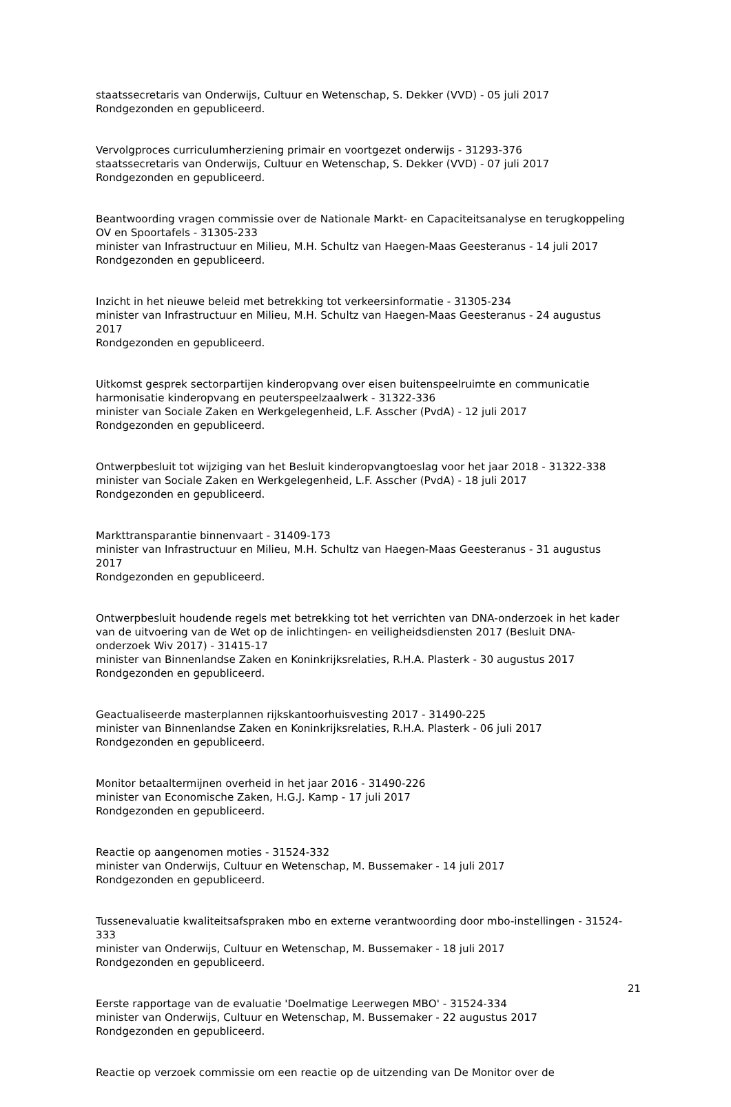staatssecretaris van Onderwijs, Cultuur en Wetenschap, S. Dekker (VVD) - 05 juli 2017
Rondgezonden en gepubliceerd.
Vervolgproces curriculumherziening primair en voortgezet onderwijs - 31293-376
staatssecretaris van Onderwijs, Cultuur en Wetenschap, S. Dekker (VVD) - 07 juli 2017
Rondgezonden en gepubliceerd.
Beantwoording vragen commissie over de Nationale Markt- en Capaciteitsanalyse en terugkoppeling OV en Spoortafels - 31305-233
minister van Infrastructuur en Milieu, M.H. Schultz van Haegen-Maas Geesteranus - 14 juli 2017
Rondgezonden en gepubliceerd.
Inzicht in het nieuwe beleid met betrekking tot verkeersinformatie - 31305-234
minister van Infrastructuur en Milieu, M.H. Schultz van Haegen-Maas Geesteranus - 24 augustus 2017
Rondgezonden en gepubliceerd.
Uitkomst gesprek sectorpartijen kinderopvang over eisen buitenspeelruimte en communicatie harmonisatie kinderopvang en peuterspeelzaalwerk - 31322-336
minister van Sociale Zaken en Werkgelegenheid, L.F. Asscher (PvdA) - 12 juli 2017
Rondgezonden en gepubliceerd.
Ontwerpbesluit tot wijziging van het Besluit kinderopvangtoeslag voor het jaar 2018 - 31322-338
minister van Sociale Zaken en Werkgelegenheid, L.F. Asscher (PvdA) - 18 juli 2017
Rondgezonden en gepubliceerd.
Markttransparantie binnenvaart - 31409-173
minister van Infrastructuur en Milieu, M.H. Schultz van Haegen-Maas Geesteranus - 31 augustus 2017
Rondgezonden en gepubliceerd.
Ontwerpbesluit houdende regels met betrekking tot het verrichten van DNA-onderzoek in het kader van de uitvoering van de Wet op de inlichtingen- en veiligheidsdiensten 2017 (Besluit DNA-onderzoek Wiv 2017) - 31415-17
minister van Binnenlandse Zaken en Koninkrijksrelaties, R.H.A. Plasterk - 30 augustus 2017
Rondgezonden en gepubliceerd.
Geactualiseerde masterplannen rijkskantoorhuisvesting 2017 - 31490-225
minister van Binnenlandse Zaken en Koninkrijksrelaties, R.H.A. Plasterk - 06 juli 2017
Rondgezonden en gepubliceerd.
Monitor betaaltermijnen overheid in het jaar 2016 - 31490-226
minister van Economische Zaken, H.G.J. Kamp - 17 juli 2017
Rondgezonden en gepubliceerd.
Reactie op aangenomen moties - 31524-332
minister van Onderwijs, Cultuur en Wetenschap, M. Bussemaker - 14 juli 2017
Rondgezonden en gepubliceerd.
Tussenevaluatie kwaliteitsafspraken mbo en externe verantwoording door mbo-instellingen - 31524-333
minister van Onderwijs, Cultuur en Wetenschap, M. Bussemaker - 18 juli 2017
Rondgezonden en gepubliceerd.
Eerste rapportage van de evaluatie 'Doelmatige Leerwegen MBO' - 31524-334
minister van Onderwijs, Cultuur en Wetenschap, M. Bussemaker - 22 augustus 2017
Rondgezonden en gepubliceerd.
Reactie op verzoek commissie om een reactie op de uitzending van De Monitor over de
21